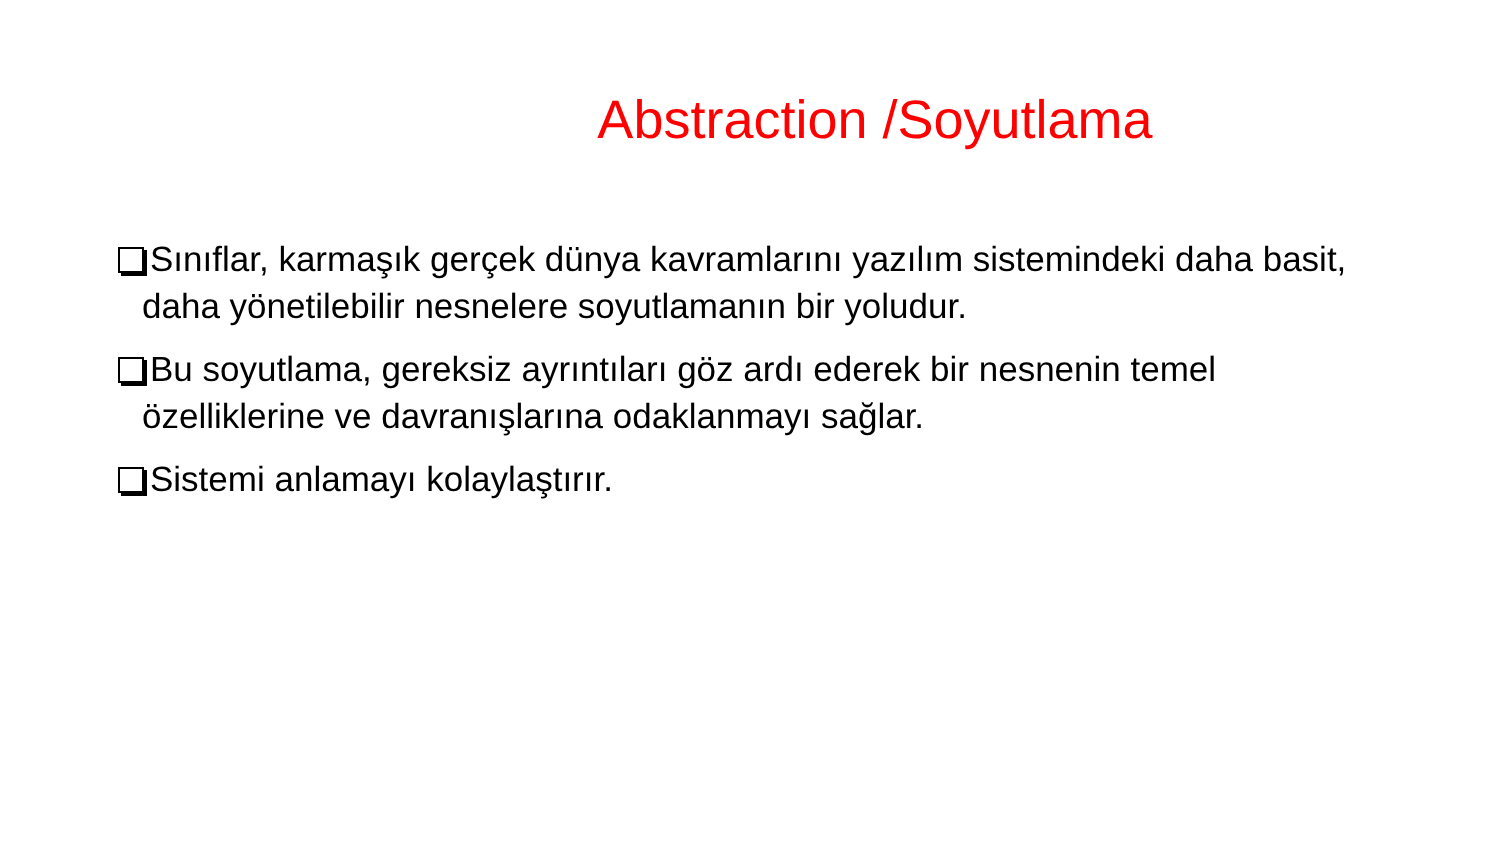Abstraction /Soyutlama
Sınıflar, karmaşık gerçek dünya kavramlarını yazılım sistemindeki daha basit, daha yönetilebilir nesnelere soyutlamanın bir yoludur.
Bu soyutlama, gereksiz ayrıntıları göz ardı ederek bir nesnenin temel özelliklerine ve davranışlarına odaklanmayı sağlar.
Sistemi anlamayı kolaylaştırır.